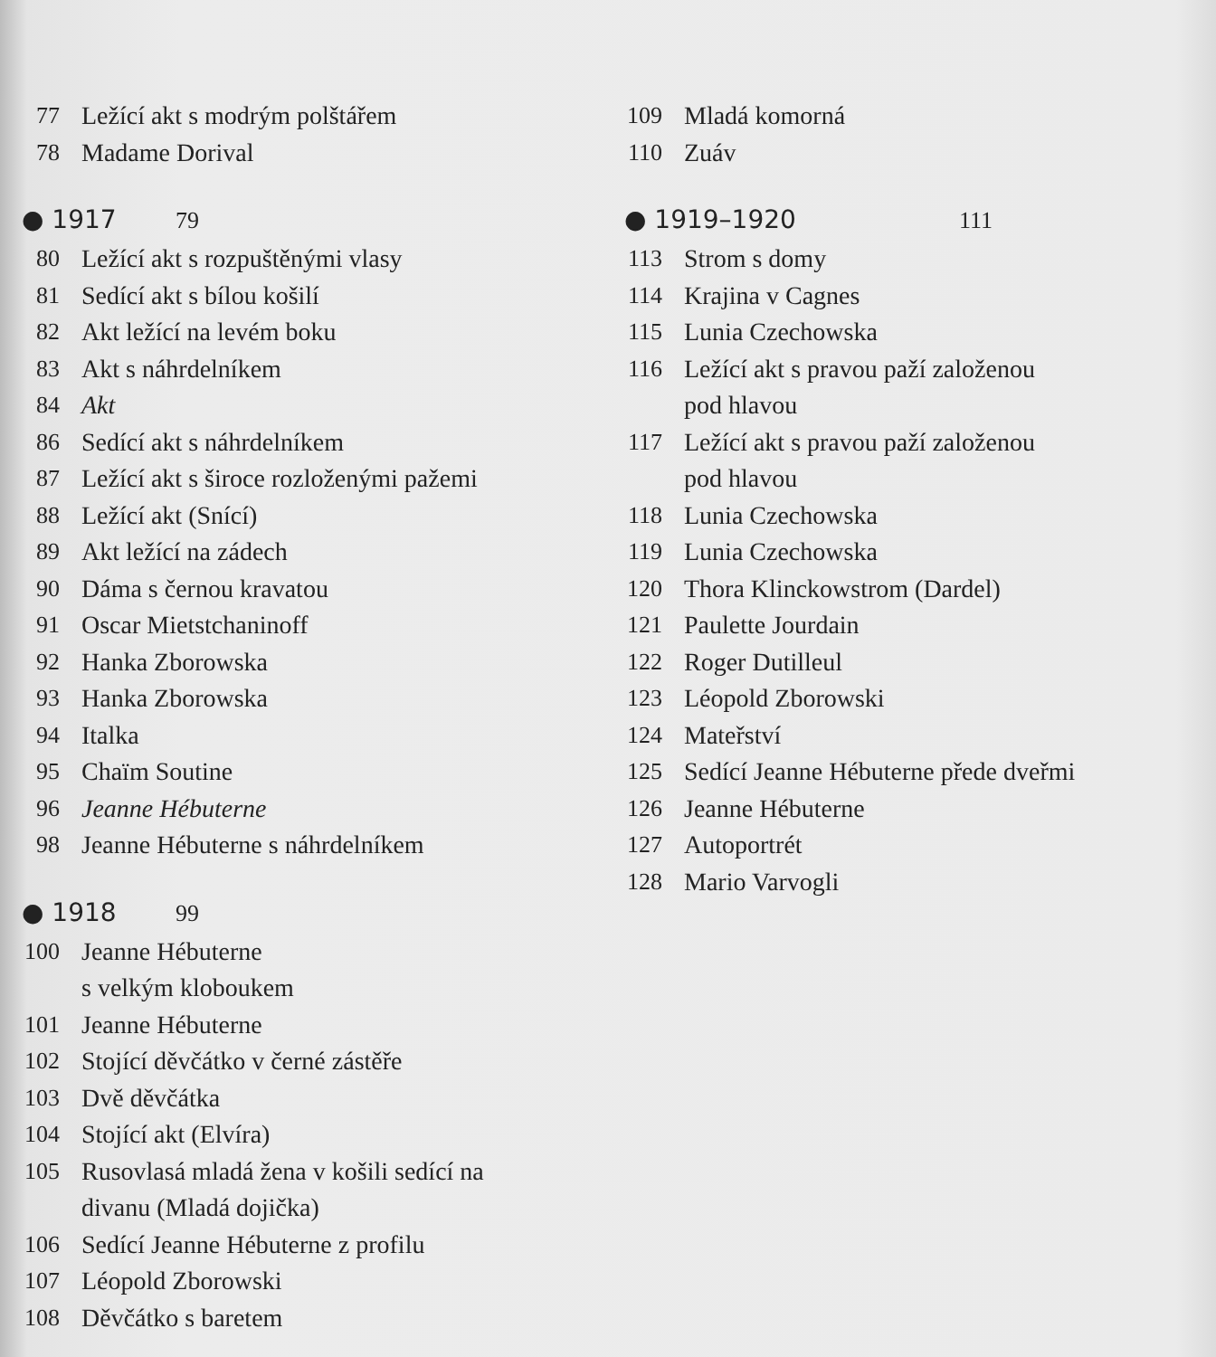77 Ležící akt s modrým polštářem
78 Madame Dorival
● 1917 79
80 Ležící akt s rozpuštěnými vlasy
81 Sedící akt s bílou košilí
82 Akt ležící na levém boku
83 Akt s náhrdelníkem
84 Akt
86 Sedící akt s náhrdelníkem
87 Ležící akt s široce rozloženými pažemi
88 Ležící akt (Snící)
89 Akt ležící na zádech
90 Dáma s černou kravatou
91 Oscar Mietstchaninoff
92 Hanka Zborowska
93 Hanka Zborowska
94 Italka
95 Chaïm Soutine
96 Jeanne Hébuterne
98 Jeanne Hébuterne s náhrdelníkem
● 1918 99
100 Jeanne Hébuterne
s velkým kloboukem
101 Jeanne Hébuterne
102 Stojící děvčátko v černé zástěře
103 Dvě děvčátka
104 Stojící akt (Elvíra)
105 Rusovlasá mladá žena v košili sedící na
divanu (Mladá dojička)
106 Sedící Jeanne Hébuterne z profilu
107 Léopold Zborowski
108 Děvčátko s baretem
109 Mladá komorná
110 Zuáv
● 1919–1920 111
113 Strom s domy
114 Krajina v Cagnes
115 Lunia Czechowska
116 Ležící akt s pravou paží založenou
pod hlavou
117 Ležící akt s pravou paží založenou
pod hlavou
118 Lunia Czechowska
119 Lunia Czechowska
120 Thora Klinckowstrom (Dardel)
121 Paulette Jourdain
122 Roger Dutilleul
123 Léopold Zborowski
124 Mateřství
125 Sedící Jeanne Hébuterne přede dveřmi
126 Jeanne Hébuterne
127 Autoportrét
128 Mario Varvogli